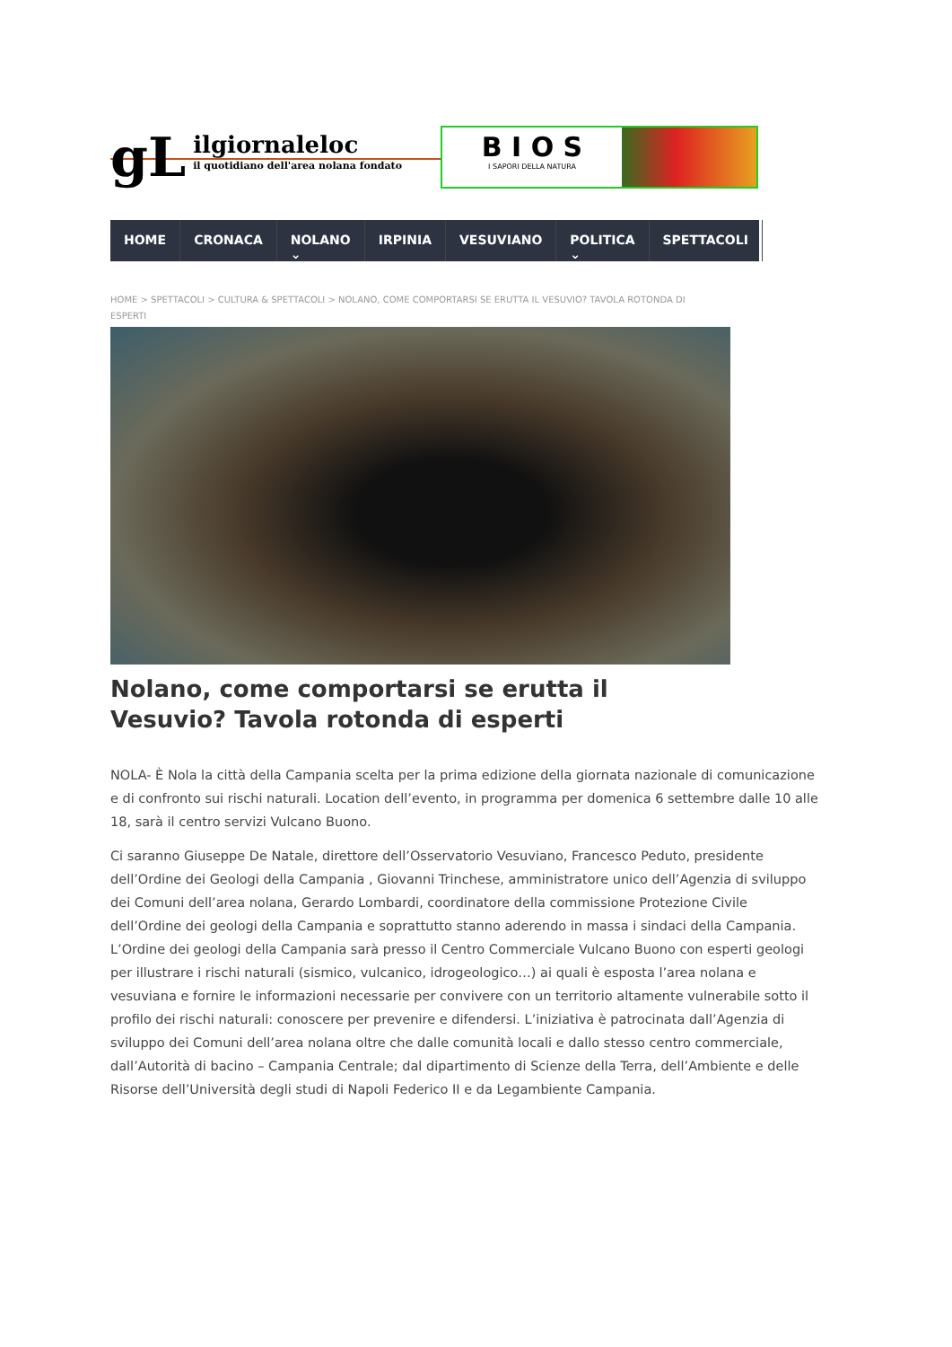gL
ilgiornaleloc
il quotidiano dell'area nolana fondato
B I O S
I SAPORI DELLA NATURA
HOME CRONACA NOLANO ⌄ IRPINIA VESUVIANO POLITICA ⌄ SPETTACOLI
HOME > SPETTACOLI > CULTURA & SPETTACOLI > NOLANO, COME COMPORTARSI SE ERUTTA IL VESUVIO? TAVOLA ROTONDA DI ESPERTI
Nolano, come comportarsi se erutta il Vesuvio? Tavola rotonda di esperti
NOLA- È Nola la città della Campania scelta per la prima edizione della giornata nazionale di comunicazione e di confronto sui rischi naturali. Location dell’evento, in programma per domenica 6 settembre dalle 10 alle 18, sarà il centro servizi Vulcano Buono.
Ci saranno Giuseppe De Natale, direttore dell’Osservatorio Vesuviano, Francesco Peduto, presidente dell’Ordine dei Geologi della Campania , Giovanni Trinchese, amministratore unico dell’Agenzia di sviluppo dei Comuni dell’area nolana, Gerardo Lombardi, coordinatore della commissione Protezione Civile dell’Ordine dei geologi della Campania e soprattutto stanno aderendo in massa i sindaci della Campania. L’Ordine dei geologi della Campania sarà presso il Centro Commerciale Vulcano Buono con esperti geologi per illustrare i rischi naturali (sismico, vulcanico, idrogeologico…) ai quali è esposta l’area nolana e vesuviana e fornire le informazioni necessarie per convivere con un territorio altamente vulnerabile sotto il profilo dei rischi naturali: conoscere per prevenire e difendersi. L’iniziativa è patrocinata dall’Agenzia di sviluppo dei Comuni dell’area nolana oltre che dalle comunità locali e dallo stesso centro commerciale, dall’Autorità di bacino – Campania Centrale; dal dipartimento di Scienze della Terra, dell’Ambiente e delle Risorse dell’Università degli studi di Napoli Federico II e da Legambiente Campania.